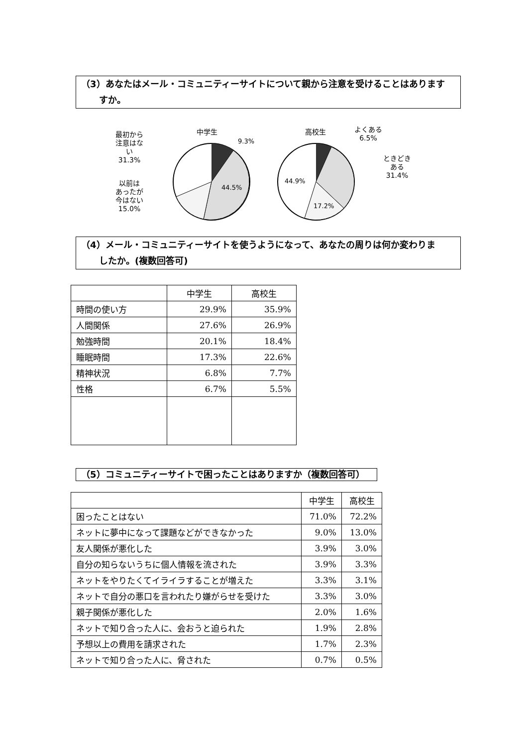（3）あなたはメール・コミュニティーサイトについて親から注意を受けることはあります
　　すか。
中学生
9.3%
最初から
注意はな
い
31.3%
44.5%
以前は
あったが
今はない
15.0%
高校生
よくある
6.5%
ときどき
ある
31.4%
44.9%
17.2%
（4）メール・コミュニティーサイトを使うようになって、あなたの周りは何か変わりま
　　したか。(複数回答可)
| | 中学生 | 高校生 |
| --- | --- | --- |
| 時間の使い方 | 29.9% | 35.9% |
| 人間関係 | 27.6% | 26.9% |
| 勉強時間 | 20.1% | 18.4% |
| 睡眠時間 | 17.3% | 22.6% |
| 精神状況 | 6.8% | 7.7% |
| 性格 | 6.7% | 5.5% |
（5）コミュニティーサイトで困ったことはありますか（複数回答可）
| | 中学生 | 高校生 |
| --- | --- | --- |
| 困ったことはない | 71.0% | 72.2% |
| ネットに夢中になって課題などができなかった | 9.0% | 13.0% |
| 友人関係が悪化した | 3.9% | 3.0% |
| 自分の知らないうちに個人情報を流された | 3.9% | 3.3% |
| ネットをやりたくてイライラすることが増えた | 3.3% | 3.1% |
| ネットで自分の悪口を言われたり嫌がらせを受けた | 3.3% | 3.0% |
| 親子関係が悪化した | 2.0% | 1.6% |
| ネットで知り合った人に、会おうと迫られた | 1.9% | 2.8% |
| 予想以上の費用を請求された | 1.7% | 2.3% |
| ネットで知り合った人に、脅された | 0.7% | 0.5% |